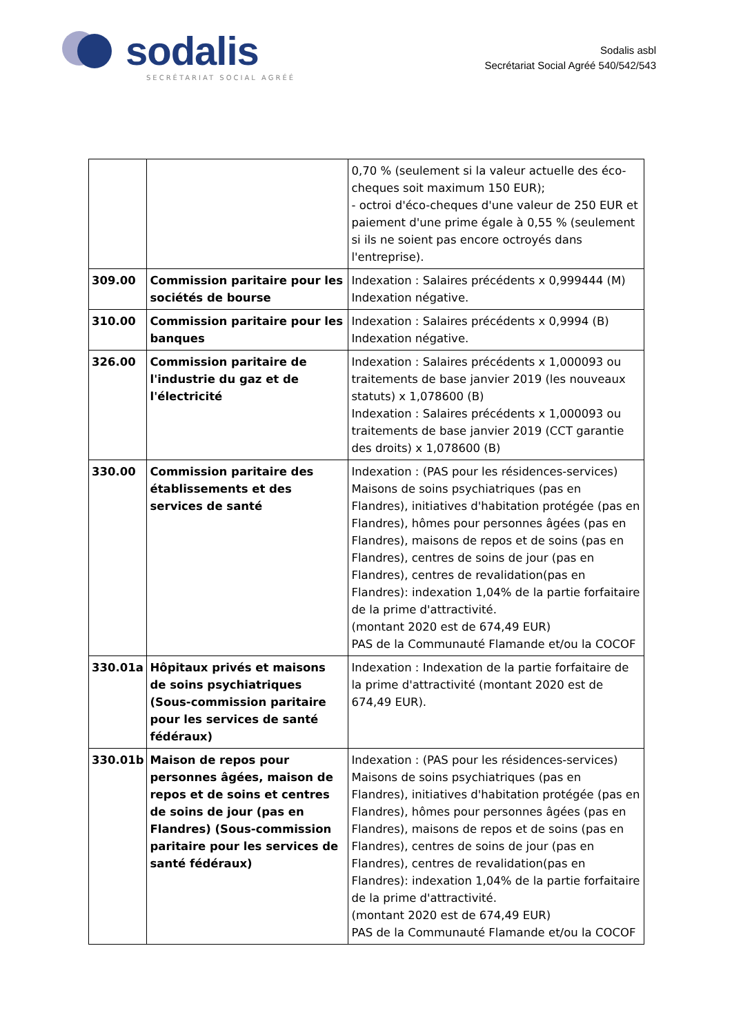sodalis
SECRÉTARIAT SOCIAL AGRÉÉ
Sodalis asbl
Secrétariat Social Agréé 540/542/543
| | | 0,70 % (seulement si la valeur actuelle des éco-cheques soit maximum 150 EUR); - octroi d'éco-cheques d'une valeur de 250 EUR et paiement d'une prime égale à 0,55 % (seulement si ils ne soient pas encore octroyés dans l'entreprise). |
| 309.00 | Commission paritaire pour les sociétés de bourse | Indexation : Salaires précédents x 0,999444 (M) Indexation négative. |
| 310.00 | Commission paritaire pour les banques | Indexation : Salaires précédents x 0,9994 (B) Indexation négative. |
| 326.00 | Commission paritaire de l'industrie du gaz et de l'électricité | Indexation : Salaires précédents x 1,000093 ou traitements de base janvier 2019 (les nouveaux statuts) x 1,078600 (B) Indexation : Salaires précédents x 1,000093 ou traitements de base janvier 2019 (CCT garantie des droits) x 1,078600 (B) |
| 330.00 | Commission paritaire des établissements et des services de santé | Indexation : (PAS pour les résidences-services) Maisons de soins psychiatriques (pas en Flandres), initiatives d'habitation protégée (pas en Flandres), hômes pour personnes âgées (pas en Flandres), maisons de repos et de soins (pas en Flandres), centres de soins de jour (pas en Flandres), centres de revalidation(pas en Flandres): indexation 1,04% de la partie forfaitaire de la prime d'attractivité. (montant 2020 est de 674,49 EUR) PAS de la Communauté Flamande et/ou la COCOF |
| 330.01a | Hôpitaux privés et maisons de soins psychiatriques (Sous-commission paritaire pour les services de santé fédéraux) | Indexation : Indexation de la partie forfaitaire de la prime d'attractivité (montant 2020 est de 674,49 EUR). |
| 330.01b | Maison de repos pour personnes âgées, maison de repos et de soins et centres de soins de jour (pas en Flandres) (Sous-commission paritaire pour les services de santé fédéraux) | Indexation : (PAS pour les résidences-services) Maisons de soins psychiatriques (pas en Flandres), initiatives d'habitation protégée (pas en Flandres), hômes pour personnes âgées (pas en Flandres), maisons de repos et de soins (pas en Flandres), centres de soins de jour (pas en Flandres), centres de revalidation(pas en Flandres): indexation 1,04% de la partie forfaitaire de la prime d'attractivité. (montant 2020 est de 674,49 EUR) PAS de la Communauté Flamande et/ou la COCOF |